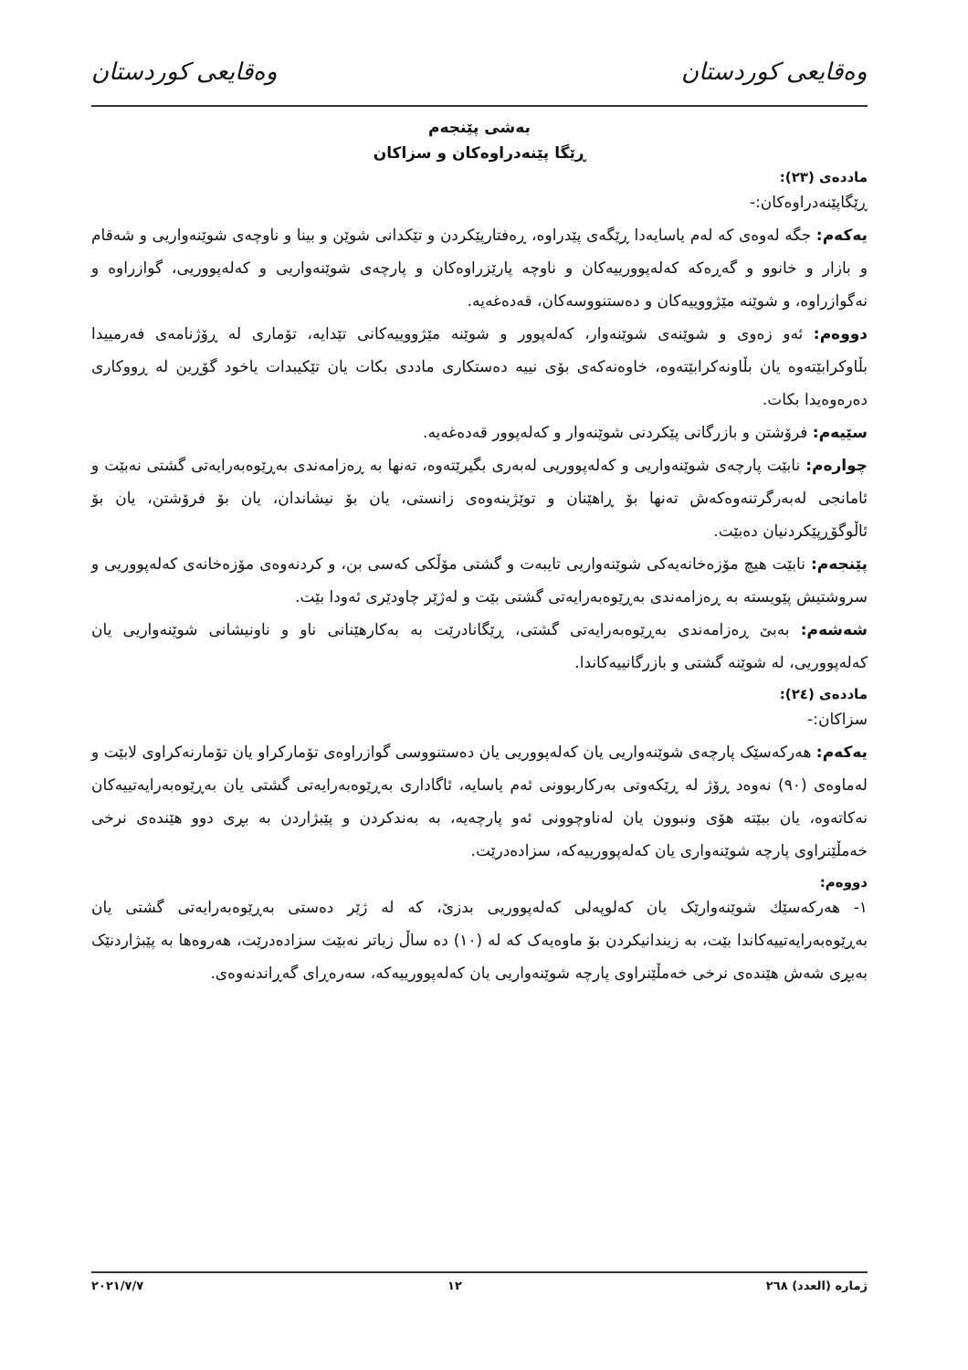وەقایعی کوردستان وەقایعی کوردستان
بەشی پێنجەم
ڕێگا پێنەدراوەکان و سزاکان
ماددەی (٢٣):
ڕێگاپێنەدراوەکان:-
یەکەم: جگە لەوەی کە لەم یاسایەدا ڕێگەی پێدراوە، ڕەفتارپێکردن و تێکدانی شوێن و بینا و ناوچەی شوێنەواریی و شەقام و بازار و خانوو و گەڕەکە کەلەپوورییەکان و ناوچە پارێزراوەکان و پارچەی شوێنەواریی و کەلەپووریی، گوازراوە و نەگوازراوە، و شوێنە مێژووییەکان و دەستنووسەکان، قەدەغەیە.
دووەم: ئەو زەوی و شوێنەی شوێنەوار، کەلەپوور و شوێنە مێژووییەکانی تێدایە، تۆماری لە ڕۆژنامەی فەرمییدا بڵاوکرابێتەوە یان بڵاونەکرابێتەوە، خاوەنەکەی بۆی نییە دەستکاری ماددی بکات یان تێکیبدات یاخود گۆڕین لە ڕووکاری دەرەوەیدا بکات.
سێیەم: فرۆشتن و بازرگانی پێکردنی شوێنەوار و کەلەپوور قەدەغەیە.
چوارەم: نابێت پارچەی شوێنەواریی و کەلەپووریی لەبەری بگیرێتەوە، تەنها بە ڕەزامەندی بەڕێوەبەرایەتی گشتی نەبێت و ئامانجی لەبەرگرتنەوەکەش تەنها بۆ ڕاهێنان و توێژینەوەی زانستی، یان بۆ نیشاندان، یان بۆ فرۆشتن، یان بۆ ئاڵوگۆڕپێکردنیان دەبێت.
پێنجەم: نابێت هیچ مۆزەخانەیەکی شوێنەواریی تایبەت و گشتی مۆڵکی کەسی بن، و کردنەوەی مۆزەخانەی کەلەپووریی و سروشتیش پێویستە بە ڕەزامەندی بەڕێوەبەرایەتی گشتی بێت و لەژێر چاودێری ئەودا بێت.
شەشەم: بەبێ ڕەزامەندی بەڕێوەبەرایەتی گشتی، ڕێگانادرێت بە بەکارهێنانی ناو و ناونیشانی شوێنەواریی یان کەلەپووریی، لە شوێنە گشتی و بازرگانییەکاندا.
ماددەی (٢٤):
سزاکان:-
یەکەم: هەرکەسێک پارچەی شوێنەواریی یان کەلەپووریی یان دەستنووسی گوازراوەی تۆمارکراو یان تۆمارنەکراوی لابێت و لەماوەی (٩٠) نەوەد ڕۆژ لە ڕێکەوتی بەرکاربوونی ئەم یاسایە، ئاگاداری بەڕێوەبەرایەتی گشتی یان بەڕێوەبەرایەتییەکان نەکاتەوە، یان ببێتە هۆی ونبوون یان لەناوچوونی ئەو پارچەیە، بە بەندکردن و پێبژاردن بە بڕی دوو هێندەی نرخی خەمڵێنراوی پارچە شوێنەواری یان کەلەپوورییەکە، سزادەدرێت.
دووەم:
١- هەرکەسێك شوێنەوارێک یان کەلوپەلی کەلەپووریی بدزێ، کە لە ژێر دەستی بەڕێوەبەرایەتی گشتی یان بەڕێوەبەرایەتییەکاندا بێت، بە زیندانیکردن بۆ ماوەیەک کە لە (١٠) دە ساڵ زیاتر نەبێت سزادەدرێت، هەروەها بە پێبژاردنێک بەبڕی شەش هێندەی نرخی خەمڵێنراوی پارچە شوێنەواریی یان کەلەپوورییەکە، سەرەڕای گەڕاندنەوەی.
ژمارە (العدد) ٢٦٨ ١٢ ٢٠٢١/٧/٧